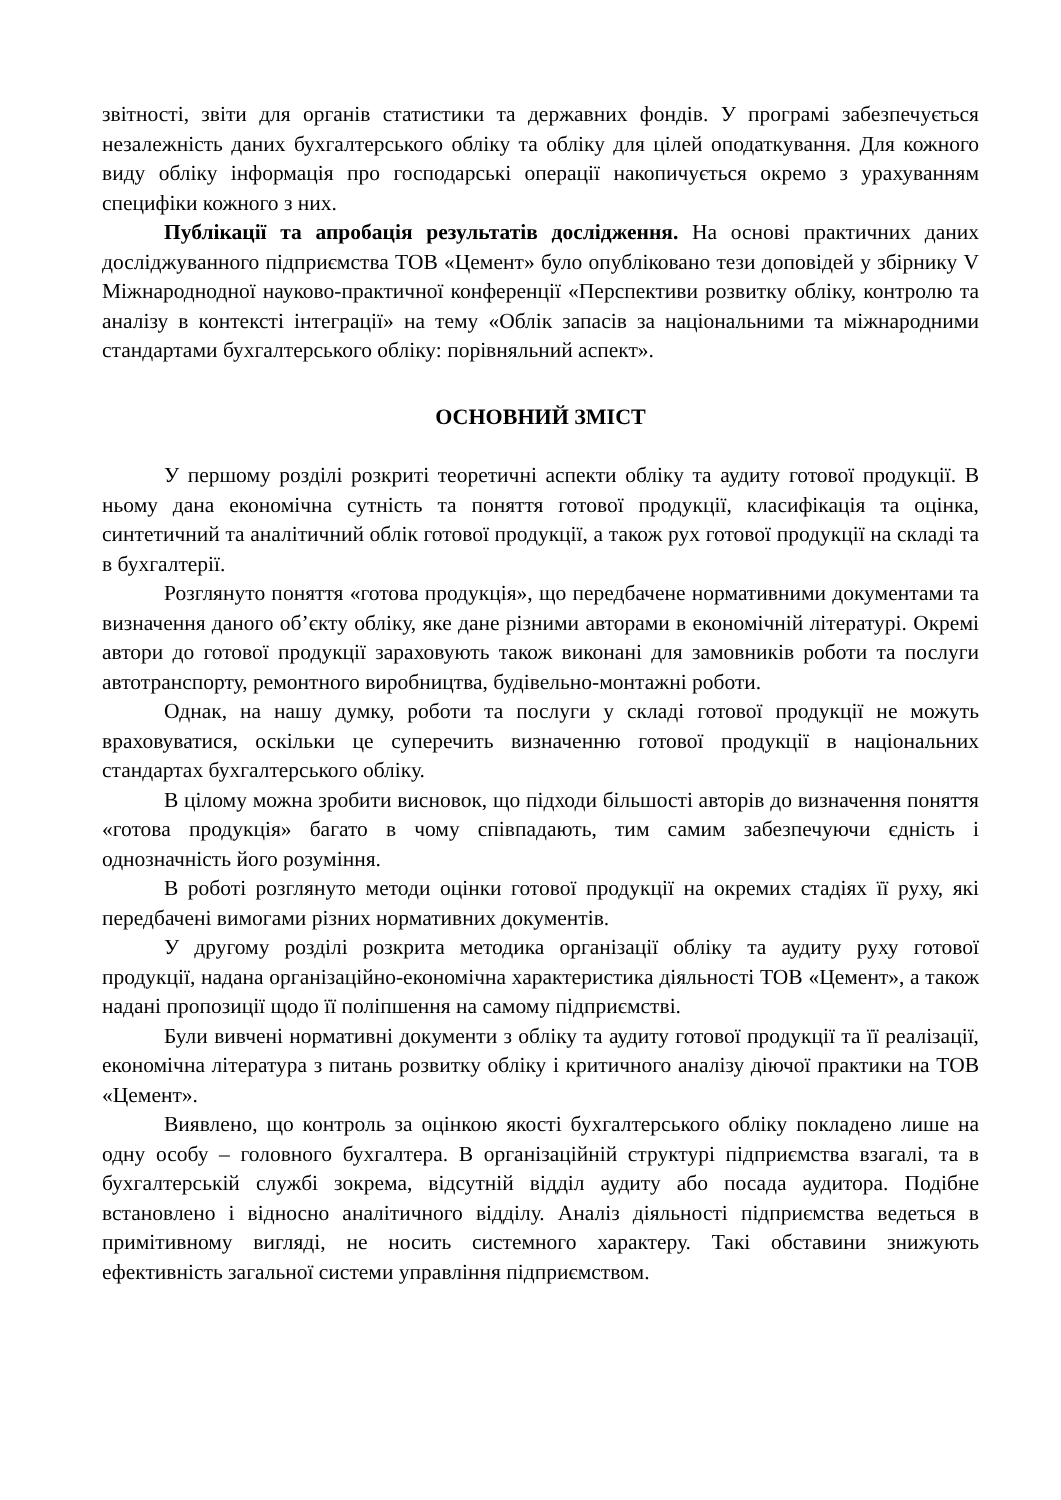звітності, звіти для органів статистики та державних фондів. У програмі забезпечується незалежність даних бухгалтерського обліку та обліку для цілей оподаткування. Для кожного виду обліку інформація про господарські операції накопичується окремо з урахуванням специфіки кожного з них.
Публікації та апробація результатів дослідження. На основі практичних даних досліджуванного підприємства ТОВ «Цемент» було опубліковано тези доповідей у збірнику V Міжнароднодної науково-практичної конференції «Перспективи розвитку обліку, контролю та аналізу в контексті інтеграції» на тему «Облік запасів за національними та міжнародними стандартами бухгалтерського обліку: порівняльний аспект».
ОСНОВНИЙ ЗМІСТ
У першому розділі розкриті теоретичні аспекти обліку та аудиту готової продукції. В ньому дана економічна сутність та поняття готової продукції, класифікація та оцінка, синтетичний та аналітичний облік готової продукції, а також рух готової продукції на складі та в бухгалтерії.
Розглянуто поняття «готова продукція», що передбачене нормативними документами та визначення даного об’єкту обліку, яке дане різними авторами в економічній літературі. Окремі автори до готової продукції зараховують також виконані для замовників роботи та послуги автотранспорту, ремонтного виробництва, будівельно-монтажні роботи.
Однак, на нашу думку, роботи та послуги у складі готової продукції не можуть враховуватися, оскільки це суперечить визначенню готової продукції в національних стандартах бухгалтерського обліку.
В цілому можна зробити висновок, що підходи більшості авторів до визначення поняття «готова продукція» багато в чому співпадають, тим самим забезпечуючи єдність і однозначність його розуміння.
В роботі розглянуто методи оцінки готової продукції на окремих стадіях її руху, які передбачені вимогами різних нормативних документів.
У другому розділі розкрита методика організації обліку та аудиту руху готової продукції, надана організаційно-економічна характеристика діяльності ТОВ «Цемент», а також надані пропозиції щодо її поліпшення на самому підприємстві.
Були вивчені нормативні документи з обліку та аудиту готової продукції та її реалізації, економічна література з питань розвитку обліку і критичного аналізу діючої практики на ТОВ «Цемент».
Виявлено, що контроль за оцінкою якості бухгалтерського обліку покладено лише на одну особу – головного бухгалтера. В організаційній структурі підприємства взагалі, та в бухгалтерській службі зокрема, відсутній відділ аудиту або посада аудитора. Подібне встановлено і відносно аналітичного відділу. Аналіз діяльності підприємства ведеться в примітивному вигляді, не носить системного характеру. Такі обставини знижують ефективність загальної системи управління підприємством.